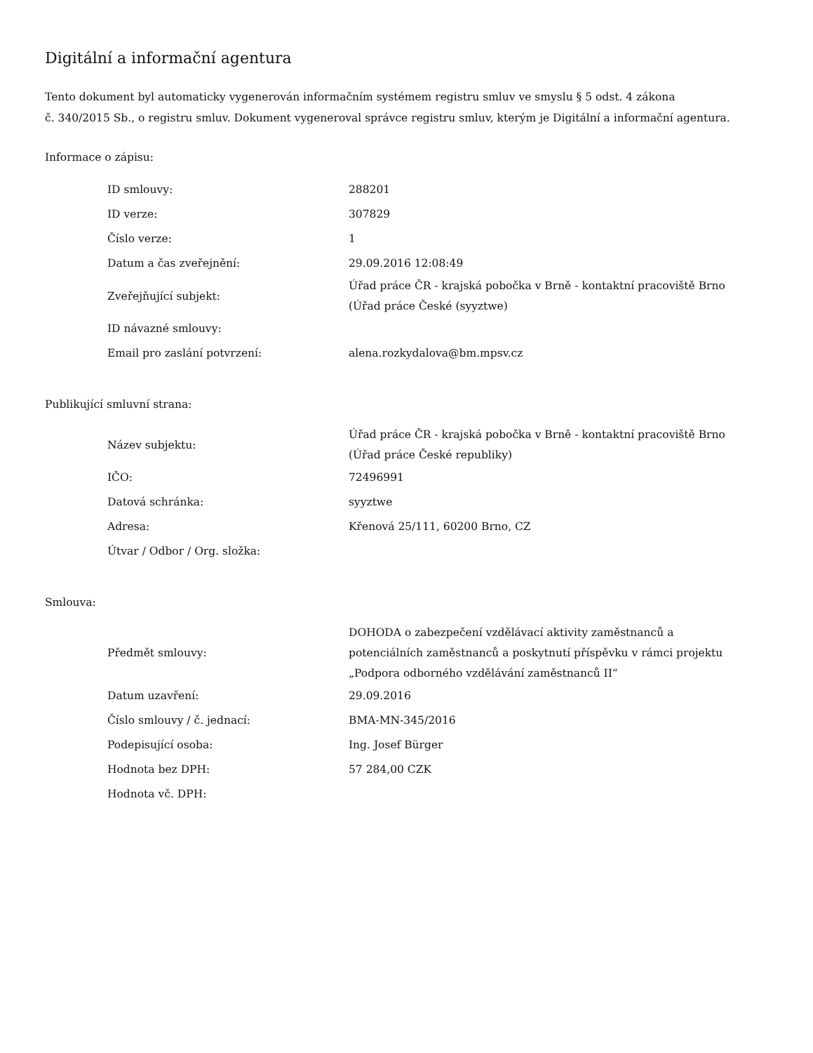Digitální a informační agentura
Tento dokument byl automaticky vygenerován informačním systémem registru smluv ve smyslu § 5 odst. 4 zákona
č. 340/2015 Sb., o registru smluv. Dokument vygeneroval správce registru smluv, kterým je Digitální a informační agentura.
Informace o zápisu:
| ID smlouvy: | 288201 |
| ID verze: | 307829 |
| Číslo verze: | 1 |
| Datum a čas zveřejnění: | 29.09.2016 12:08:49 |
| Zveřejňující subjekt: | Úřad práce ČR - krajská pobočka v Brně - kontaktní pracoviště Brno (Úřad práce České (syyztwe) |
| ID návazné smlouvy: | |
| Email pro zaslání potvrzení: | alena.rozkydalova@bm.mpsv.cz |
Publikující smluvní strana:
| Název subjektu: | Úřad práce ČR - krajská pobočka v Brně - kontaktní pracoviště Brno (Úřad práce České republiky) |
| IČO: | 72496991 |
| Datová schránka: | syyztwe |
| Adresa: | Křenová 25/111, 60200 Brno, CZ |
| Útvar / Odbor / Org. složka: | |
Smlouva:
| Předmět smlouvy: | DOHODA o zabezpečení vzdělávací aktivity zaměstnanců a potenciálních zaměstnanců a poskytnutí příspěvku v rámci projektu „Podpora odborného vzdělávání zaměstnanců II“ |
| Datum uzavření: | 29.09.2016 |
| Číslo smlouvy / č. jednací: | BMA-MN-345/2016 |
| Podepisující osoba: | Ing. Josef Bürger |
| Hodnota bez DPH: | 57 284,00 CZK |
| Hodnota vč. DPH: | |